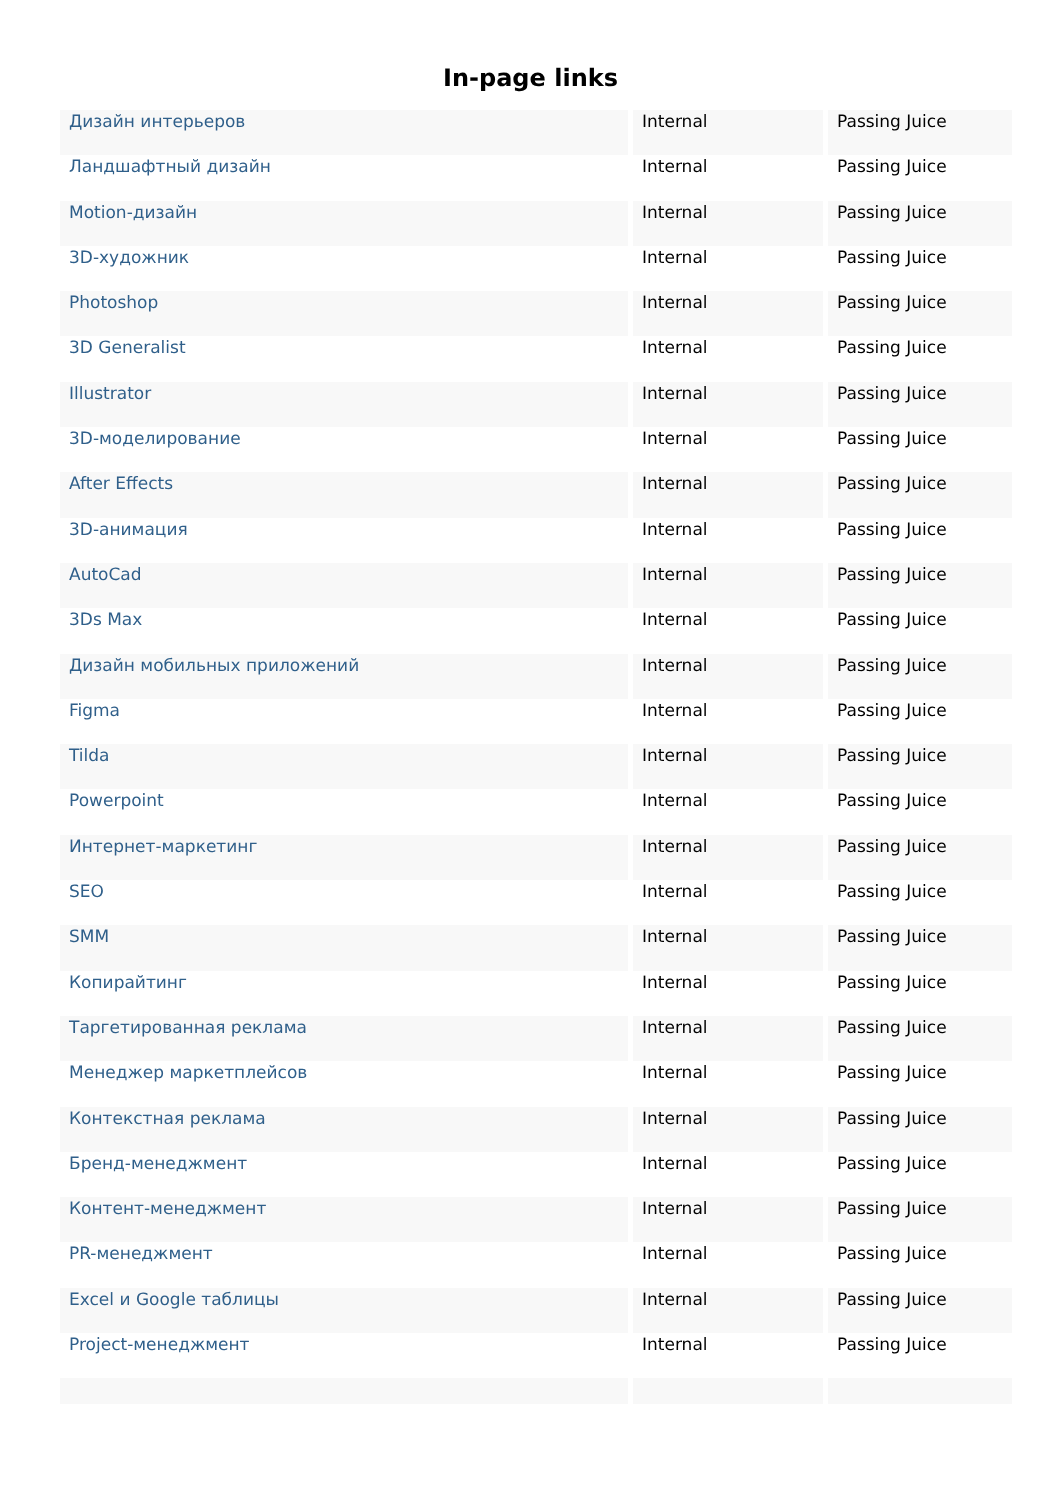In-page links
| Дизайн интерьеров | Internal | Passing Juice |
| Ландшафтный дизайн | Internal | Passing Juice |
| Motion-дизайн | Internal | Passing Juice |
| 3D-художник | Internal | Passing Juice |
| Photoshop | Internal | Passing Juice |
| 3D Generalist | Internal | Passing Juice |
| Illustrator | Internal | Passing Juice |
| 3D-моделирование | Internal | Passing Juice |
| After Effects | Internal | Passing Juice |
| 3D-анимация | Internal | Passing Juice |
| AutoCad | Internal | Passing Juice |
| 3Ds Max | Internal | Passing Juice |
| Дизайн мобильных приложений | Internal | Passing Juice |
| Figma | Internal | Passing Juice |
| Tilda | Internal | Passing Juice |
| Powerpoint | Internal | Passing Juice |
| Интернет-маркетинг | Internal | Passing Juice |
| SEO | Internal | Passing Juice |
| SMM | Internal | Passing Juice |
| Копирайтинг | Internal | Passing Juice |
| Таргетированная реклама | Internal | Passing Juice |
| Менеджер маркетплейсов | Internal | Passing Juice |
| Контекстная реклама | Internal | Passing Juice |
| Бренд-менеджмент | Internal | Passing Juice |
| Контент-менеджмент | Internal | Passing Juice |
| PR-менеджмент | Internal | Passing Juice |
| Excel и Google таблицы | Internal | Passing Juice |
| Project-менеджмент | Internal | Passing Juice |